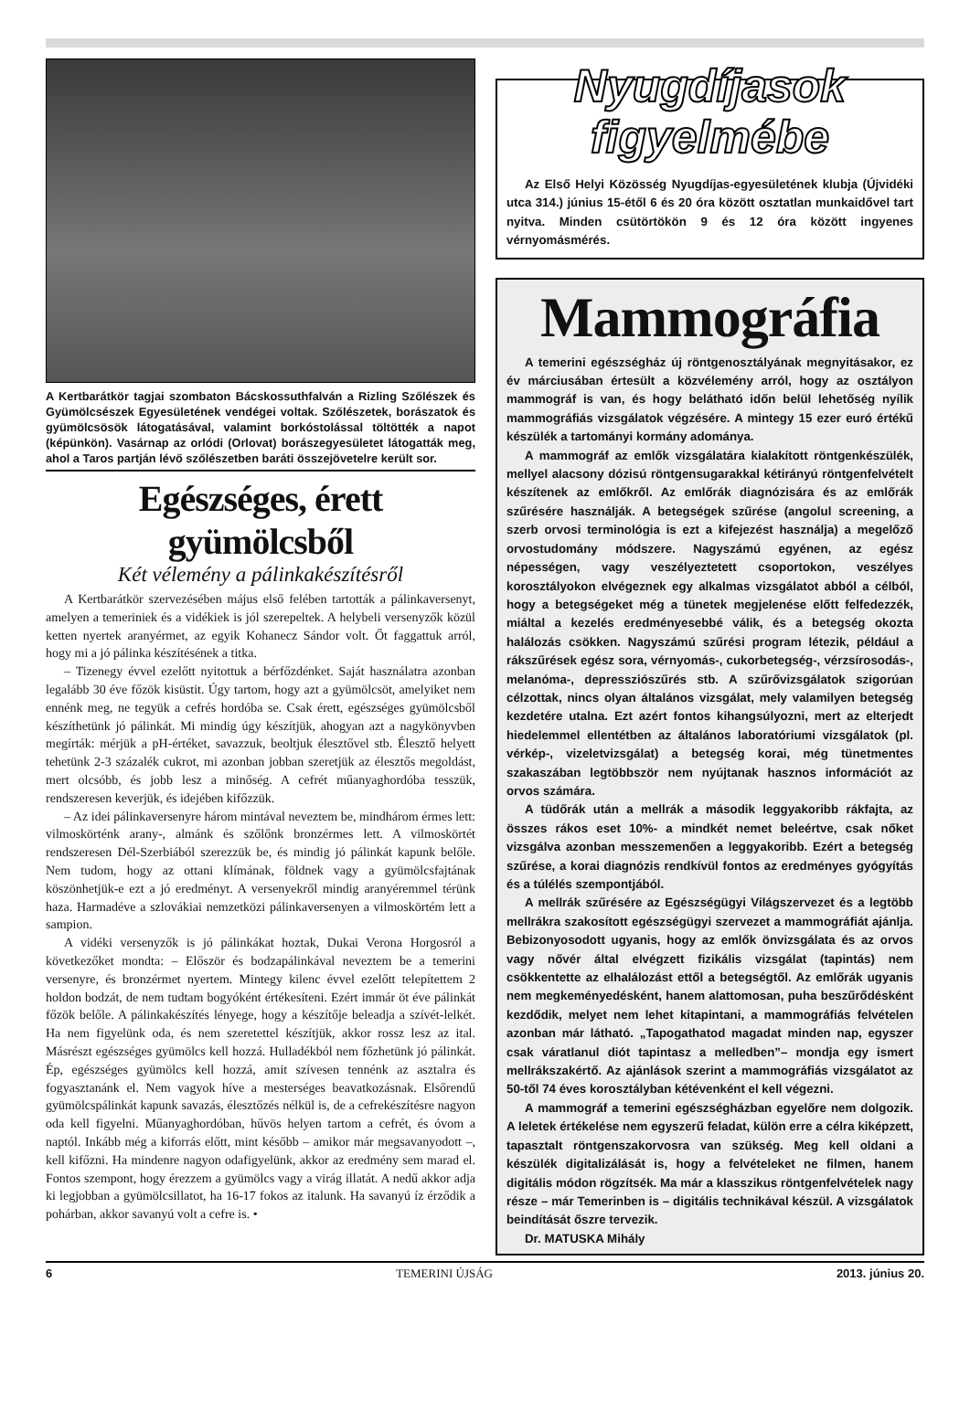A Kertbarátkör tagjai szombaton Bácskossuthfalván a Rizling Szőlészek és Gyümölcsészek Egyesületének vendégei voltak. Szőlészetek, borászatok és gyümölcsösök látogatásával, valamint borkóstolással töltötték a napot (képünkön). Vasárnap az orlódi (Orlovat) borászegyesületet látogatták meg, ahol a Taros partján lévő szőlészetben baráti összejövetelre került sor.
Egészséges, érett gyümölcsből
Két vélemény a pálinkakészítésről
A Kertbarátkör szervezésében május első felében tartották a pálinkaversenyt, amelyen a temeriniek és a vidékiek is jól szerepeltek. A helybeli versenyzők közül ketten nyertek aranyérmet, az egyik Kohanecz Sándor volt. Őt faggattuk arról, hogy mi a jó pálinka készítésének a titka.
– Tizenegy évvel ezelőtt nyitottuk a bérfőzdénket. Saját használatra azonban legalább 30 éve főzök kisüstit. Úgy tartom, hogy azt a gyümölcsöt, amelyiket nem ennénk meg, ne tegyük a cefrés hordóba se. Csak érett, egészséges gyümölcsből készíthetünk jó pálinkát. Mi mindig úgy készítjük, ahogyan azt a nagykönyvben megírták: mérjük a pH-értéket, savazzuk, beoltjuk élesztővel stb. Élesztő helyett tehetünk 2-3 százalék cukrot, mi azonban jobban szeretjük az élesztős megoldást, mert olcsóbb, és jobb lesz a minőség. A cefrét műanyaghordóba tesszük, rendszeresen keverjük, és idejében kifőzzük.
– Az idei pálinkaversenyre három mintával neveztem be, mindhárom érmes lett: vilmoskörténk arany-, almánk és szőlőnk bronzérmes lett. A vilmoskörtét rendszeresen Dél-Szerbiából szerezzük be, és mindig jó pálinkát kapunk belőle. Nem tudom, hogy az ottani klímának, földnek vagy a gyümölcsfajtának köszönhetjük-e ezt a jó eredményt. A versenyekről mindig aranyéremmel térünk haza. Harmadéve a szlovákiai nemzetközi pálinkaversenyen a vilmoskörtém lett a sampion.
A vidéki versenyzők is jó pálinkákat hoztak, Dukai Verona Horgosról a következőket mondta: – Először és bodzapálinkával neveztem be a temerini versenyre, és bronzérmet nyertem. Mintegy kilenc évvel ezelőtt telepítettem 2 holdon bodzát, de nem tudtam bogyóként értékesíteni. Ezért immár öt éve pálinkát főzök belőle. A pálinkakészítés lényege, hogy a készítője beleadja a szívét-lelkét. Ha nem figyelünk oda, és nem szeretettel készítjük, akkor rossz lesz az ital. Másrészt egészséges gyümölcs kell hozzá. Hulladékból nem főzhetünk jó pálinkát. Ép, egészséges gyümölcs kell hozzá, amit szívesen tennénk az asztalra és fogyasztanánk el. Nem vagyok híve a mesterséges beavatkozásnak. Elsőrendű gyümölcspálinkát kapunk savazás, élesztőzés nélkül is, de a cefrekészítésre nagyon oda kell figyelni. Műanyaghordóban, hűvös helyen tartom a cefrét, és óvom a naptól. Inkább még a kiforrás előtt, mint később – amikor már megsavanyodott –, kell kifőzni. Ha mindenre nagyon odafigyelünk, akkor az eredmény sem marad el. Fontos szempont, hogy érezzem a gyümölcs vagy a virág illatát. A nedű akkor adja ki legjobban a gyümölcsillatot, ha 16-17 fokos az italunk. Ha savanyú íz érződik a pohárban, akkor savanyú volt a cefre is. •
Nyugdíjasok
figyelmébe
Az Első Helyi Közösség Nyugdíjas-egyesületének klubja (Újvidéki utca 314.) június 15-étől 6 és 20 óra között osztatlan munkaidővel tart nyitva. Minden csütörtökön 9 és 12 óra között ingyenes vérnyomásmérés.
Mammográfia
A temerini egészségház új röntgenosztályának megnyitásakor, ez év márciusában értesült a közvélemény arról, hogy az osztályon mammográf is van, és hogy belátható időn belül lehetőség nyílik mammográfiás vizsgálatok végzésére. A mintegy 15 ezer euró értékű készülék a tartományi kormány adománya.
A mammográf az emlők vizsgálatára kialakított röntgenkészülék, mellyel alacsony dózisú röntgensugarakkal kétirányú röntgenfelvételt készítenek az emlőkről. Az emlőrák diagnózisára és az emlőrák szűrésére használják. A betegségek szűrése (angolul screening, a szerb orvosi terminológia is ezt a kifejezést használja) a megelőző orvostudomány módszere. Nagyszámú egyénen, az egész népességen, vagy veszélyeztetett csoportokon, veszélyes korosztályokon elvégeznek egy alkalmas vizsgálatot abból a célból, hogy a betegségeket még a tünetek megjelenése előtt felfedezzék, miáltal a kezelés eredményesebbé válik, és a betegség okozta halálozás csökken. Nagyszámú szűrési program létezik, például a rákszűrések egész sora, vérnyomás-, cukorbetegség-, vérzsírosodás-, melanóma-, depressziószűrés stb. A szűrővizsgálatok szigorúan célzottak, nincs olyan általános vizsgálat, mely valamilyen betegség kezdetére utalna. Ezt azért fontos kihangsúlyozni, mert az elterjedt hiedelemmel ellentétben az általános laboratóriumi vizsgálatok (pl. vérkép-, vizeletvizsgálat) a betegség korai, még tünetmentes szakaszában legtöbbször nem nyújtanak hasznos információt az orvos számára.
A tüdőrák után a mellrák a második leggyakoribb rákfajta, az összes rákos eset 10%- a mindkét nemet beleértve, csak nőket vizsgálva azonban messzemenően a leggyakoribb. Ezért a betegség szűrése, a korai diagnózis rendkívül fontos az eredményes gyógyítás és a túlélés szempontjából.
A mellrák szűrésére az Egészségügyi Világszervezet és a legtöbb mellrákra szakosított egészségügyi szervezet a mammográfiát ajánlja. Bebizonyosodott ugyanis, hogy az emlők önvizsgálata és az orvos vagy nővér által elvégzett fizikális vizsgálat (tapintás) nem csökkentette az elhalálozást ettől a betegségtől. Az emlőrák ugyanis nem megkeményedésként, hanem alattomosan, puha beszűrődésként kezdődik, melyet nem lehet kitapintani, a mammográfiás felvételen azonban már látható. „Tapogathatod magadat minden nap, egyszer csak váratlanul diót tapintasz a melledben”– mondja egy ismert mellrákszakértő. Az ajánlások szerint a mammográfiás vizsgálatot az 50-től 74 éves korosztályban kétévenként el kell végezni.
A mammográf a temerini egészségházban egyelőre nem dolgozik. A leletek értékelése nem egyszerű feladat, külön erre a célra kiképzett, tapasztalt röntgenszakorvosra van szükség. Meg kell oldani a készülék digitalizálását is, hogy a felvételeket ne filmen, hanem digitális módon rögzítsék. Ma már a klasszikus röntgenfelvételek nagy része – már Temerinben is – digitális technikával készül. A vizsgálatok beindítását őszre tervezik.
Dr. MATUSKA Mihály
6 TEMERINI ÚJSÁG 2013. június 20.